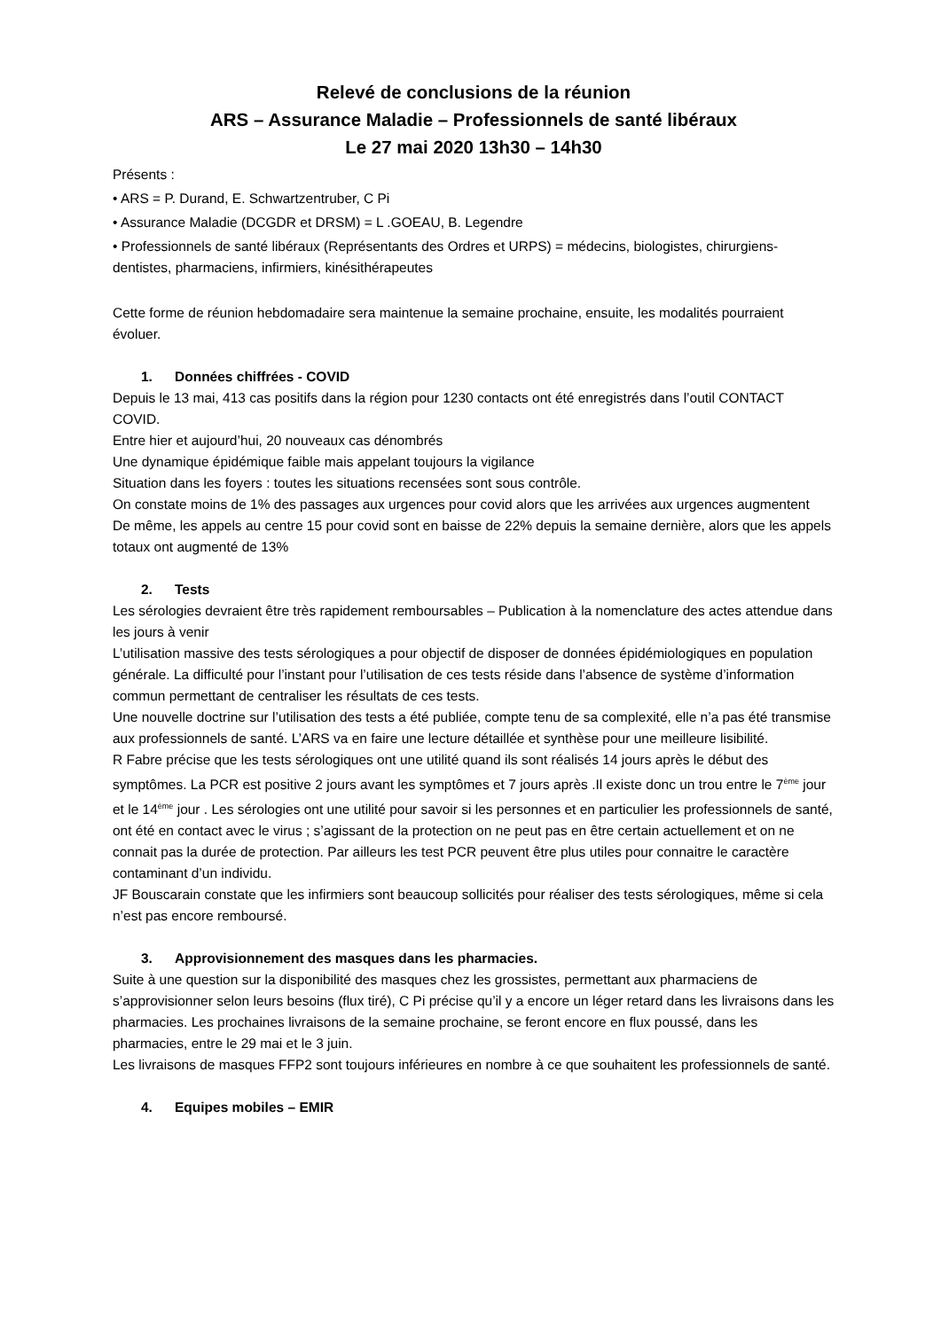Relevé de conclusions de la réunion
ARS – Assurance Maladie – Professionnels de santé libéraux
Le 27 mai 2020 13h30 – 14h30
Présents :
• ARS = P. Durand, E. Schwartzentruber, C Pi
• Assurance Maladie (DCGDR et DRSM) = L .GOEAU, B. Legendre
• Professionnels de santé libéraux (Représentants des Ordres et URPS) = médecins, biologistes, chirurgiens-dentistes, pharmaciens, infirmiers, kinésithérapeutes
Cette forme de réunion hebdomadaire sera maintenue la semaine prochaine, ensuite, les modalités pourraient évoluer.
1. Données chiffrées - COVID
Depuis le 13 mai, 413 cas positifs dans la région pour 1230 contacts ont été enregistrés dans l’outil CONTACT COVID.
Entre hier et aujourd’hui, 20 nouveaux cas dénombrés
Une dynamique épidémique faible mais appelant toujours la vigilance
Situation dans les foyers : toutes les situations recensées sont sous contrôle.
On constate moins de 1% des passages aux urgences pour covid alors que les arrivées aux urgences augmentent
De même, les appels au centre 15 pour covid sont en baisse de 22% depuis la semaine dernière, alors que les appels totaux ont augmenté de 13%
2. Tests
Les sérologies devraient être très rapidement remboursables – Publication à la nomenclature des actes attendue dans les jours à venir
L’utilisation massive des tests sérologiques a pour objectif de disposer de données épidémiologiques en population générale. La difficulté pour l’instant pour l’utilisation de ces tests réside dans l’absence de système d’information commun permettant de centraliser les résultats de ces tests.
Une nouvelle doctrine sur l’utilisation des tests a été publiée, compte tenu de sa complexité, elle n’a pas été transmise aux professionnels de santé. L’ARS va en faire une lecture détaillée et synthèse pour une meilleure lisibilité.
R Fabre précise que les tests sérologiques ont une utilité quand ils sont réalisés 14 jours après le début des symptômes. La PCR est positive 2 jours avant les symptômes et 7 jours après .Il existe donc un trou entre le 7<sup>ème</sup> jour et le 14<sup>ème</sup> jour . Les sérologies ont une utilité pour savoir si les personnes et en particulier les professionnels de santé, ont été en contact avec le virus ; s’agissant de la protection on ne peut pas en être certain actuellement et on ne connait pas la durée de protection. Par ailleurs les test PCR peuvent être plus utiles pour connaitre le caractère contaminant d’un individu.
JF Bouscarain constate que les infirmiers sont beaucoup sollicités pour réaliser des tests sérologiques, même si cela n’est pas encore remboursé.
3. Approvisionnement des masques dans les pharmacies.
Suite à une question sur la disponibilité des masques chez les grossistes, permettant aux pharmaciens de s’approvisionner selon leurs besoins (flux tiré), C Pi précise qu’il y a encore un léger retard dans les livraisons dans les pharmacies. Les prochaines livraisons de la semaine prochaine, se feront encore en flux poussé, dans les pharmacies, entre le 29 mai et le 3 juin.
Les livraisons de masques FFP2 sont toujours inférieures en nombre à ce que souhaitent les professionnels de santé.
4. Equipes mobiles – EMIR